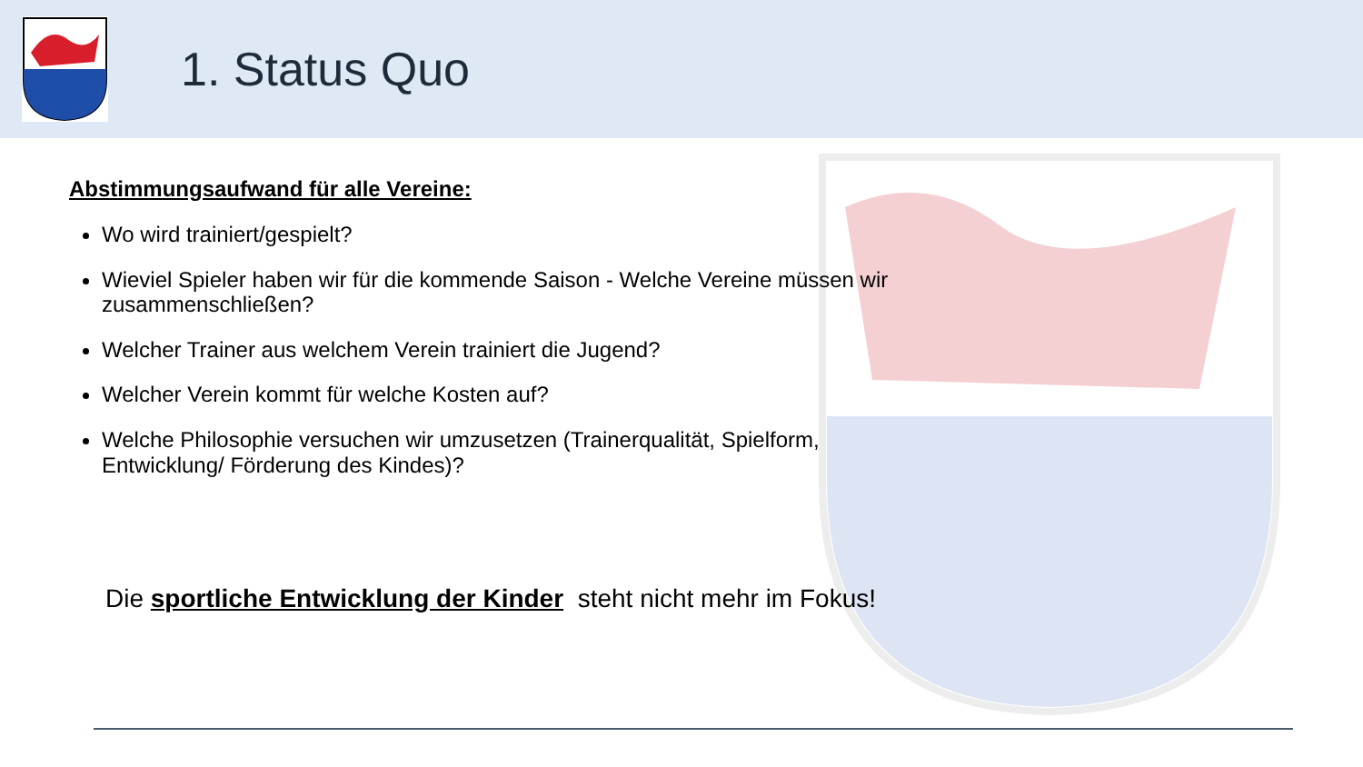1. Status Quo
Abstimmungsaufwand für alle Vereine:
Wo wird trainiert/gespielt?
Wieviel Spieler haben wir für die kommende Saison - Welche Vereine müssen wir zusammenschließen?
Welcher Trainer aus welchem Verein trainiert die Jugend?
Welcher Verein kommt für welche Kosten auf?
Welche Philosophie versuchen wir umzusetzen (Trainerqualität, Spielform, Entwicklung/ Förderung des Kindes)?
Die sportliche Entwicklung der Kinder steht nicht mehr im Fokus!